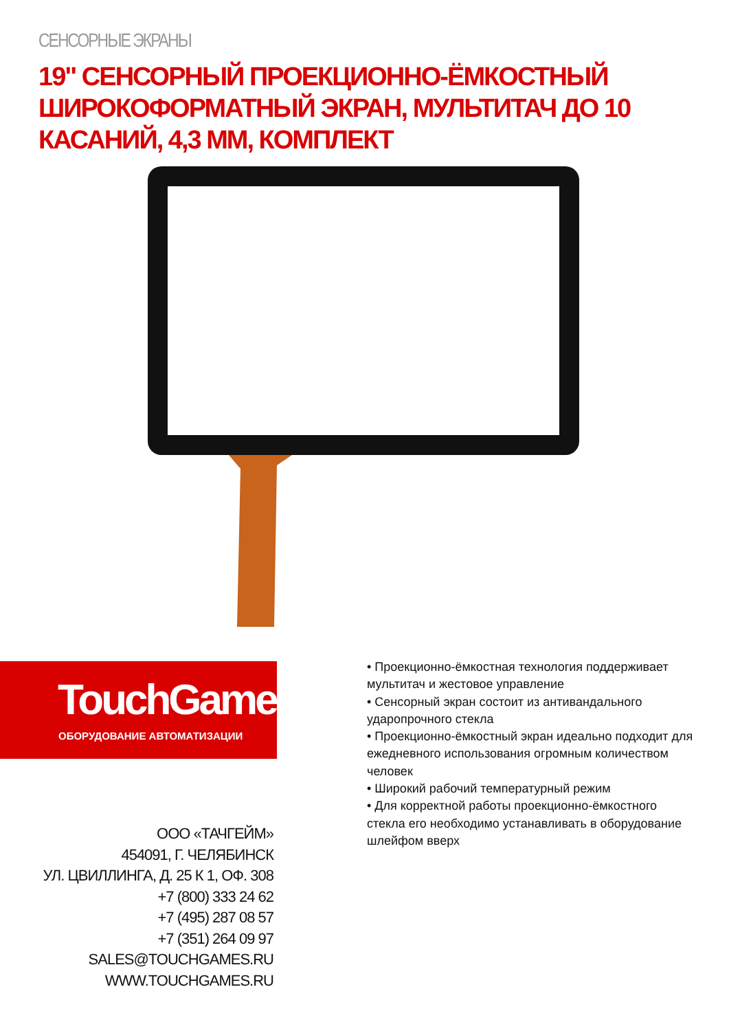СЕНСОРНЫЕ ЭКРАНЫ
19" СЕНСОРНЫЙ ПРОЕКЦИОННО-ЁМКОСТНЫЙ ШИРОКОФОРМАТНЫЙ ЭКРАН, МУЛЬТИТАЧ ДО 10 КАСАНИЙ, 4,3 ММ, КОМПЛЕКТ
TouchGames
ОБОРУДОВАНИЕ АВТОМАТИЗАЦИИ
ООО «ТАЧГЕЙМ»
454091, Г. ЧЕЛЯБИНСК
УЛ. ЦВИЛЛИНГА, Д. 25 К 1, ОФ. 308
+7 (800) 333 24 62
+7 (495) 287 08 57
+7 (351) 264 09 97
SALES@TOUCHGAMES.RU
WWW.TOUCHGAMES.RU
• Проекционно-ёмкостная технология поддерживает мультитач и жестовое управление
• Сенсорный экран состоит из антивандального ударопрочного стекла
• Проекционно-ёмкостный экран идеально подходит для ежедневного использования огромным количеством человек
• Широкий рабочий температурный режим
• Для корректной работы проекционно-ёмкостного стекла его необходимо устанавливать в оборудование шлейфом вверх